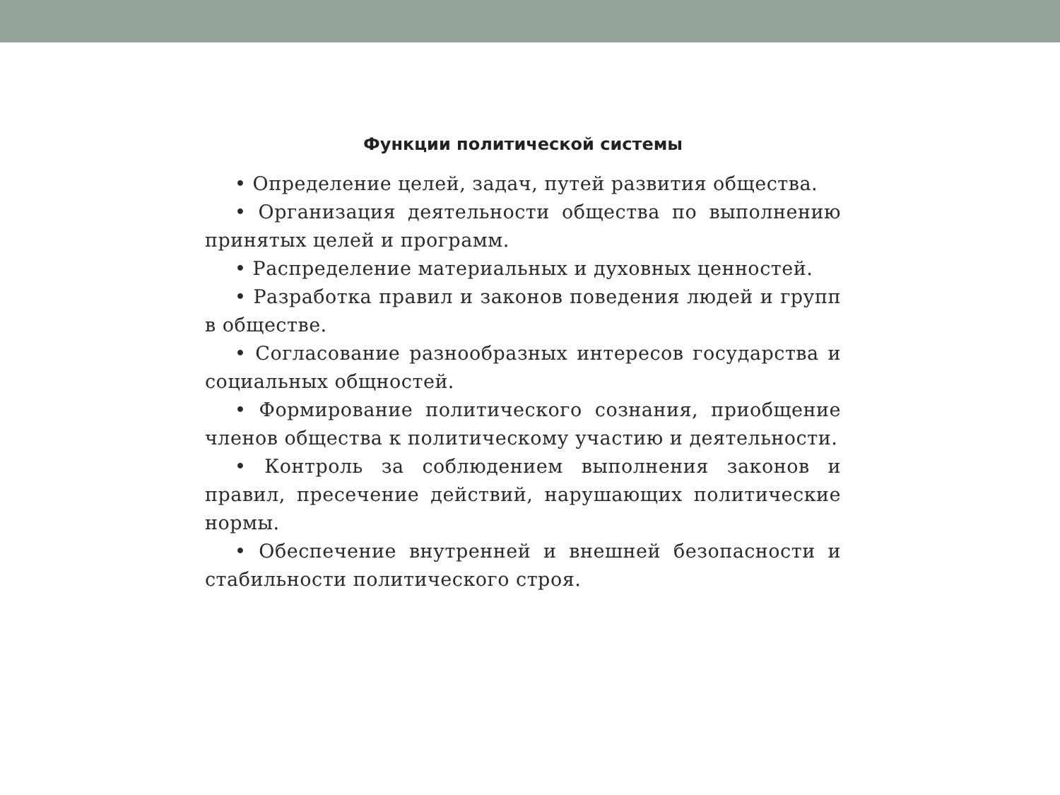Функции политической системы
• Определение целей, задач, путей развития общества.
• Организация деятельности общества по выполнению принятых целей и программ.
• Распределение материальных и духовных ценностей.
• Разработка правил и законов поведения людей и групп в обществе.
• Согласование разнообразных интересов государства и социальных общностей.
• Формирование политического сознания, приобщение членов общества к политическому участию и деятельности.
• Контроль за соблюдением выполнения законов и правил, пресечение действий, нарушающих политические нормы.
• Обеспечение внутренней и внешней безопасности и стабильности политического строя.